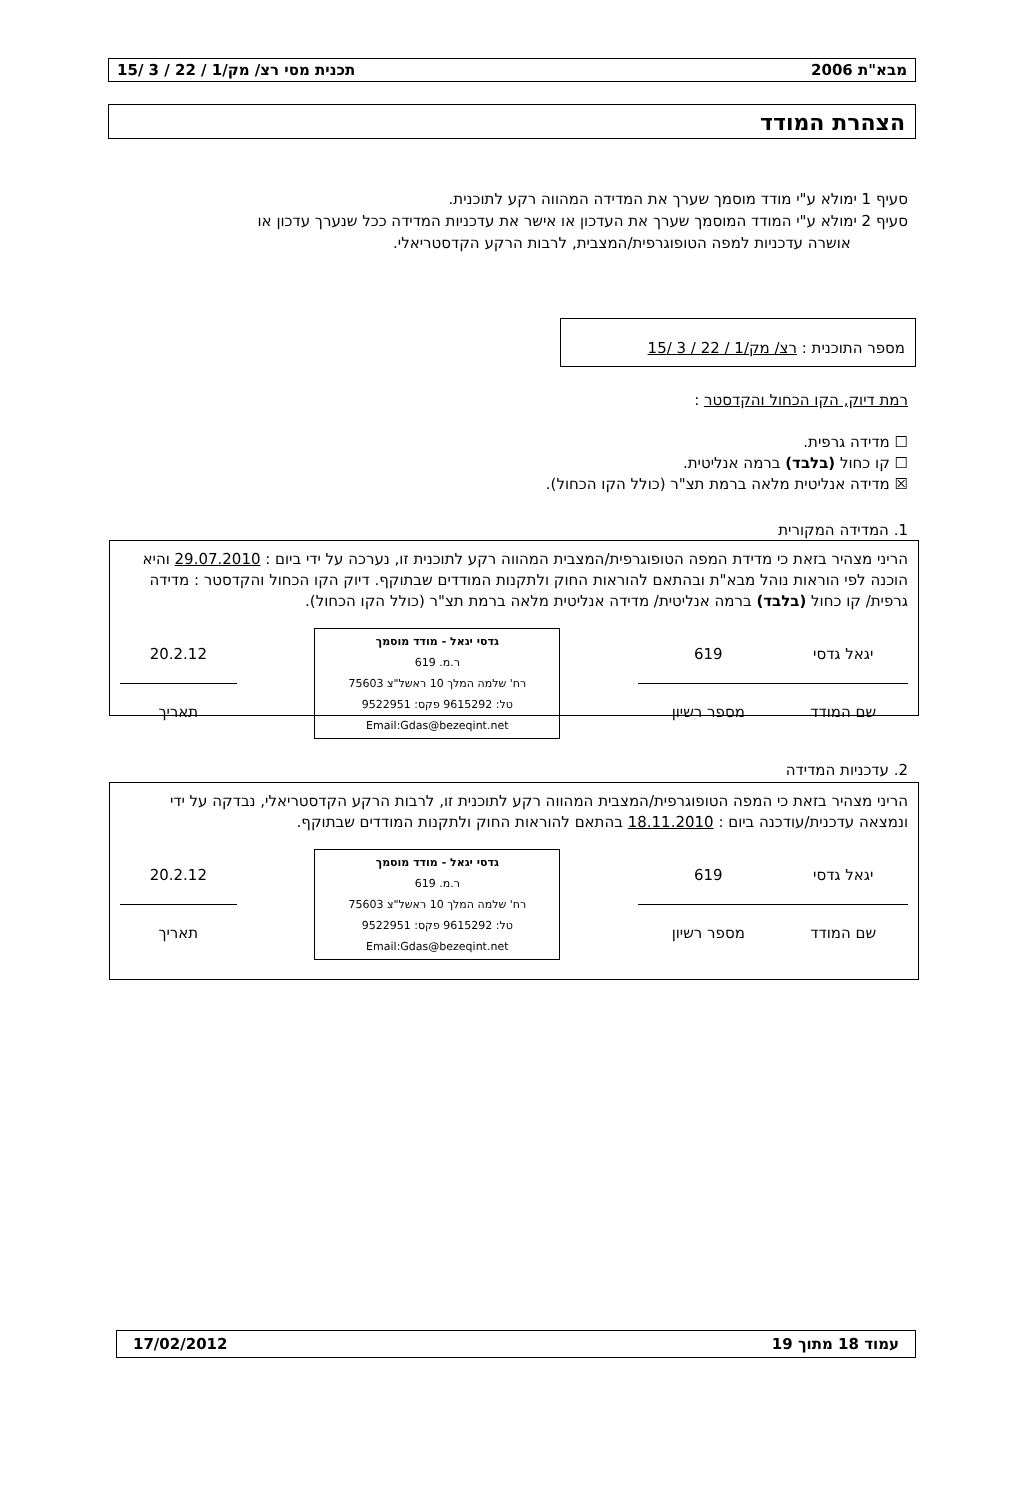מבא"ת 2006 תכנית מסי רצ/ מק/1 / 22 / 3 /15
הצהרת המודד
סעיף 1 ימולא ע"י מודד מוסמך שערך את המדידה המהווה רקע לתוכנית.
סעיף 2 ימולא ע"י המודד המוסמך שערך את העדכון או אישר את עדכניות המדידה ככל שנערך עדכון או
אושרה עדכניות למפה הטופוגרפית/המצבית, לרבות הרקע הקדסטריאלי.
מספר התוכנית : רצ/ מק/1 / 22 / 3 /15
רמת דיוק, הקו הכחול והקדסטר :
☐ מדידה גרפית.
☐ קו כחול (בלבד) ברמה אנליטית.
☒ מדידה אנליטית מלאה ברמת תצ"ר (כולל הקו הכחול).
1. המדידה המקורית
הריני מצהיר בזאת כי מדידת המפה הטופוגרפית/המצבית המהווה רקע לתוכנית זו, נערכה על ידי ביום : 29.07.2010 והיא הוכנה לפי הוראות נוהל מבא"ת ובהתאם להוראות החוק ולתקנות המודדים שבתוקף. דיוק הקו הכחול והקדסטר : מדידה גרפית/ קו כחול (בלבד) ברמה אנליטית/ מדידה אנליטית מלאה ברמת תצ"ר (כולל הקו הכחול).
| יגאל גדסי | 619 | גדסי יגאל - מודד מוסמך ר.מ. 619 רח' שלמה המלך 10 ראשל"צ 75603 טל: 9615292 פקס: 9522951 Email:Gdas@bezeqint.net | 20.2.12 |
| שם המודד | מספר רשיון | | תאריך |
2. עדכניות המדידה
הריני מצהיר בזאת כי המפה הטופוגרפית/המצבית המהווה רקע לתוכנית זו, לרבות הרקע הקדסטריאלי, נבדקה על ידי ונמצאה עדכנית/עודכנה ביום : 18.11.2010 בהתאם להוראות החוק ולתקנות המודדים שבתוקף.
| יגאל גדסי | 619 | גדסי יגאל - מודד מוסמך ר.מ. 619 רח' שלמה המלך 10 ראשל"צ 75603 טל: 9615292 פקס: 9522951 Email:Gdas@bezeqint.net | 20.2.12 |
| שם המודד | מספר רשיון | | תאריך |
עמוד 18 מתוך 19 17/02/2012